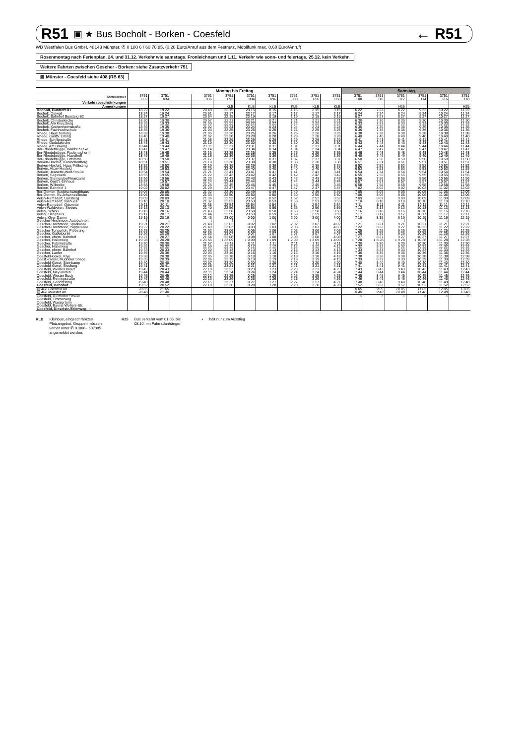R51 ▣ ★ Bus Bocholt - Borken - Coesfeld ← R51
WB Westfalen Bus GmbH, 48143 Münster, ✆ 0 180 6 / 60 70 85, (0,20 Euro/Anruf aus dem Festnetz, Mobilfunk max. 0,60 Euro/Anruf)
Rosenmontag nach Ferienplan. 24. und 31.12. Verkehr wie samstags. Fronleichnam und 1.11. Verkehr wie sonn- und feiertags, 25.12. kein Verkehr.
Weitere Fahrten zwischen Gescher - Borken: siehe Zusatzverkehr 751
▤ Münster - Coesfeld siehe 408 (RB 63)
| | Montag bis Freitag | | | | | | | | | | Samstag | | | | | |
| Fahrtnummer | 3751 032 | 3751 034 | | 3751 036 | 3751 092 | 3751 094 | 3751 096 | 3751 098 | 3751 056 | 3751 058 | 3751 108 | 3751 110 | 3751 112 | 3751 114 | 3751 116 | 3751 118 |
| Verkehrsbeschränkungen | | | | | | | | | | | | | | | | |
| Anmerkungen | | | | | KLB | KLB | KLB | KLB | KLB | KLB | | | H25 | | | H25 |
| Bocholt, Bustreff B1 | 18 22 | 19 22 | | 20 49 | 22 15 | 23 15 | 0 15 | 1 15 | 2 15 | 3 15 | 6 22 | 7 22 | 8 22 | 9 22 | 10 22 | 11 22 |
| Bocholt, Ostwall | 18 24 | 19 24 | | 20 51 | 22 17 | 23 17 | 0 17 | 1 17 | 2 17 | 3 17 | 6 24 | 7 24 | 8 24 | 9 24 | 10 24 | 11 24 |
| Bocholt, Bahnhof Bussteig B2 | 18 27 | 19 27 | | 20 54 | 22 19 | 23 19 | 0 19 | 1 19 | 2 19 | 3 19 | 6 27 | 7 27 | 8 27 | 9 27 | 10 27 | 11 27 |
| Bocholt, Christuskirche | 18 30 | 19 30 | | 20 57 | 22 21 | 23 21 | 0 21 | 1 21 | 2 21 | 3 21 | 6 30 | 7 30 | 8 30 | 9 30 | 10 30 | 11 30 |
| Bocholt, Am Kreuzberg | 18 33 | 19 33 | | 21 00 | 22 22 | 23 22 | 0 22 | 1 22 | 2 22 | 3 22 | 6 33 | 7 33 | 8 33 | 9 33 | 10 33 | 11 33 |
| Bocholt, Kochenheimstraße | 18 35 | 19 35 | | 21 02 | 22 24 | 23 24 | 0 24 | 1 24 | 2 24 | 3 24 | 6 35 | 7 35 | 8 35 | 9 35 | 10 35 | 11 35 |
| Bocholt, Fachhochschule | 18 36 | 19 36 | | 21 03 | 22 25 | 23 25 | 0 25 | 1 25 | 2 25 | 3 25 | 6 36 | 7 36 | 8 36 | 9 36 | 10 36 | 11 36 |
| Rhede, Haus Tenking | 18 38 | 19 38 | | 21 05 | 22 26 | 23 26 | 0 26 | 1 26 | 2 26 | 3 26 | 6 38 | 7 38 | 8 38 | 9 38 | 10 38 | 11 38 |
| Rhede, Gasth. Eming | 18 40 | 19 40 | | 21 07 | 22 28 | 23 28 | 0 28 | 1 28 | 2 28 | 3 28 | 6 40 | 7 40 | 8 40 | 9 40 | 10 40 | 11 40 |
| Rhede, Schillerstraße | 18 41 | 19 41 | | 21 08 | 22 29 | 23 29 | 0 29 | 1 29 | 2 29 | 3 29 | 6 41 | 7 41 | 8 41 | 9 41 | 10 41 | 11 41 |
| Rhede, Gudulakirche | 18 43 | 19 43 | | 21 10 | 22 30 | 23 30 | 0 30 | 1 30 | 2 30 | 3 30 | 6 43 | 7 43 | 8 43 | 9 43 | 10 43 | 11 43 |
| Rhede, Am Böwing | 18 44 | 19 44 | | 21 11 | 22 31 | 23 31 | 0 31 | 1 31 | 2 31 | 3 31 | 6 44 | 7 44 | 8 44 | 9 44 | 10 44 | 11 44 |
| Bor-Rhedebrügge, Waldschänke | 18 47 | 19 47 | | 21 14 | 22 34 | 23 34 | 0 34 | 1 34 | 2 34 | 3 34 | 6 47 | 7 47 | 8 47 | 9 47 | 10 47 | 11 47 |
| Bor-Rhedebrügge, Rademacher II | 18 48 | 19 48 | | 21 15 | 22 35 | 23 35 | 0 35 | 1 35 | 2 35 | 3 35 | 6 48 | 7 48 | 8 48 | 9 48 | 10 48 | 11 48 |
| Bor-Rhedebrügge, Haselhoff | 18 49 | 19 49 | | 21 16 | 22 36 | 23 36 | 0 36 | 1 36 | 2 36 | 3 36 | 6 49 | 7 49 | 8 49 | 9 49 | 10 49 | 11 49 |
| Bor-Rhedebrügge, Ortsmitte | 18 50 | 19 50 | | 21 17 | 22 37 | 23 37 | 0 37 | 1 37 | 2 37 | 3 37 | 6 50 | 7 50 | 8 50 | 9 50 | 10 50 | 11 50 |
| Borken-Hoxfeld, Kaninchenberg | 18 51 | 19 51 | | 21 18 | 22 38 | 23 38 | 0 38 | 1 38 | 2 38 | 3 38 | 6 51 | 7 51 | 8 51 | 9 51 | 10 51 | 11 51 |
| Borken-Hoxfeld, Haus Pröbsting | 18 52 | 19 52 | | 21 19 | 22 39 | 23 39 | 0 39 | 1 39 | 2 39 | 3 39 | 6 52 | 7 52 | 8 52 | 9 52 | 10 52 | 11 52 |
| Borken, Abzw Hoxfeld | 18 53 | 19 53 | | 21 20 | 22 40 | 23 40 | 0 40 | 1 40 | 2 40 | 3 40 | 6 53 | 7 53 | 8 53 | 9 53 | 10 53 | 11 53 |
| Borken, Jeanette-Wolf-Straße | 18 54 | 19 54 | | 21 21 | 22 41 | 23 41 | 0 41 | 1 41 | 2 41 | 3 41 | 6 54 | 7 54 | 8 54 | 9 54 | 10 54 | 11 54 |
| Borken, Sägewerk | 18 55 | 19 55 | | 21 22 | 22 42 | 23 42 | 0 42 | 1 42 | 2 42 | 3 42 | 6 55 | 7 55 | 8 55 | 9 55 | 10 55 | 11 55 |
| Borken, Steingrube/Finanzamt | 18 56 | 19 56 | | 21 23 | 22 43 | 23 43 | 0 43 | 1 43 | 2 43 | 3 43 | 6 56 | 7 56 | 8 56 | 9 56 | 10 56 | 11 56 |
| Borken, Gasth. Einhaus | 18 57 | 19 57 | | 21 24 | 22 44 | 23 44 | 0 44 | 1 44 | 2 44 | 3 44 | 6 57 | 7 57 | 8 57 | 9 57 | 10 57 | 11 57 |
| Borken, Wilbecke | 18 58 | 19 58 | | 21 25 | 22 45 | 23 45 | 0 45 | 1 45 | 2 45 | 3 45 | 6 58 | 7 58 | 8 58 | 9 58 | 10 58 | 11 58 |
| Borken, Bahnhof 1 | 19 02 | 20 02 | | 21 29 | 22 47 | 23 47 | 0 47 | 1 47 | 2 47 | 3 47 | 7 02 | 8 02 | 9 02 | 10 02 | 11 02 | 12 02 |
| Bor-Gemen, Bodelschwinghhaus | 19 05 | 20 05 | | 21 32 | 22 49 | 23 49 | 0 49 | 1 49 | 2 49 | 3 49 | 7 05 | 8 05 | 9 05 | 10 05 | 11 05 | 12 05 |
| Bor-Gemen, Ev.Johanneskirche | 19 06 | 20 06 | | 21 33 | 22 50 | 23 50 | 0 50 | 1 50 | 2 50 | 3 50 | 7 06 | 8 06 | 9 06 | 10 06 | 11 06 | 12 06 |
| Velen-Ramsdorf, Lünsberg | 19 09 | 20 09 | | 21 36 | 22 52 | 23 52 | 0 52 | 1 52 | 2 52 | 3 52 | 7 09 | 8 09 | 9 09 | 10 09 | 11 09 | 12 09 |
| Velen-Ramsdorf, Niehues | 19 10 | 20 10 | | 21 37 | 22 53 | 23 53 | 0 53 | 1 53 | 2 53 | 3 53 | 7 10 | 8 10 | 9 10 | 10 10 | 11 10 | 12 10 |
| Velen-Ramsdorf, Ortsmitte | 19 11 | 20 11 | | 21 38 | 22 54 | 23 54 | 0 54 | 1 54 | 2 54 | 3 54 | 7 11 | 8 11 | 9 11 | 10 11 | 11 11 | 12 11 |
| Velen-Waldvelen, Sievers | 19 13 | 20 13 | | 21 40 | 22 56 | 23 56 | 0 56 | 1 56 | 2 56 | 3 56 | 7 13 | 8 13 | 9 13 | 10 13 | 11 13 | 12 13 |
| Velen, Schloß | 19 16 | 20 16 | | 21 43 | 22 58 | 23 58 | 0 58 | 1 58 | 2 58 | 3 58 | 7 16 | 8 16 | 9 16 | 10 16 | 11 16 | 12 16 |
| Velen, Ellinghaus | 19 17 | 20 17 | | 21 44 | 22 59 | 23 59 | 0 59 | 1 59 | 2 59 | 3 59 | 7 17 | 8 17 | 9 17 | 10 17 | 11 17 | 12 17 |
| Velen, Klyer Damm | 19 19 | 20 19 | | 21 46 | 23 00 | 0 00 | 1 00 | 2 00 | 3 00 | 4 00 | 7 19 | 8 19 | 9 19 | 10 19 | 11 19 | 12 19 |
| Gescher-Hochmoor, Autobahnbr. | ⌇ | ⌇ | | ⌇ | ⌇ | ⌇ | ⌇ | ⌇ | ⌇ | ⌇ | ⌇ | ⌇ | ⌇ | ⌇ | ⌇ | ⌇ |
| Gescher-Hochmoor, Sparkasse | 19 21 | 20 21 | | 21 48 | 23 02 | 0 02 | 1 02 | 2 02 | 3 02 | 4 02 | 7 21 | 8 21 | 9 21 | 10 21 | 11 21 | 12 21 |
| Gescher-Hochmoor, Pappelallee | 19 22 | 20 22 | | 21 49 | 23 03 | 0 03 | 1 03 | 2 03 | 3 03 | 4 03 | 7 22 | 8 22 | 9 22 | 10 22 | 11 22 | 12 22 |
| Gescher-Tungerloh, Pröbsting | 19 25 | 20 25 | | 21 52 | 23 06 | 0 06 | 1 06 | 2 06 | 3 06 | 4 06 | 7 25 | 8 25 | 9 25 | 10 25 | 11 25 | 12 25 |
| Gescher, Gabelpunkt | 19 26 | 20 26 | | 21 53 | 23 07 | 0 07 | 1 07 | 2 07 | 3 07 | 4 07 | 7 26 | 8 26 | 9 26 | 10 26 | 11 26 | 12 26 |
| Gescher, ehem. Bahnhof | 19 27 | 20 27 | | 21 54 | 23 08 | 0 08 | 1 08 | 2 08 | 3 08 | 4 08 | 7 27 | 8 27 | 9 27 | 10 27 | 11 27 | 12 27 |
| Gescher, Hallerweg | ◖ 19 28 | ◖ 20 28 | | ◖ 21 55 | ◖ 23 09 | ◖ 0 09 | ◖ 1 09 | ◖ 2 09 | ◖ 3 09 | ◖ 4 09 | ◖ 7 28 | ◖ 8 28 | ◖ 9 28 | ◖ 10 28 | ◖ 11 28 | ◖ 12 28 |
| Gescher, Fabrikstraße | 19 30 | 20 30 | | 21 57 | 23 11 | 0 11 | 1 11 | 2 11 | 3 11 | 4 11 | 7 30 | 8 30 | 9 30 | 10 30 | 11 30 | 12 30 |
| Gescher, Hallerweg | 19 32 | 20 32 | | 21 59 | 23 12 | 0 12 | 1 12 | 2 12 | 3 12 | 4 12 | 7 32 | 8 32 | 9 32 | 10 32 | 11 32 | 12 32 |
| Gescher, ehem. Bahnhof | 19 33 | 20 33 | | 22 00 | 23 13 | 0 13 | 1 13 | 2 13 | 3 13 | 4 13 | 7 33 | 8 33 | 9 33 | 10 33 | 11 33 | 12 33 |
| Gescher, Lanfer | 19 36 | 20 36 | | 22 03 | 23 16 | 0 16 | 1 16 | 2 16 | 3 16 | 4 16 | 7 36 | 8 36 | 9 36 | 10 36 | 11 36 | 12 36 |
| Coesfeld-Goxel, Klye | 19 38 | 20 38 | | 22 05 | 23 18 | 0 18 | 1 18 | 2 18 | 3 18 | 4 18 | 7 38 | 8 38 | 9 38 | 10 38 | 11 38 | 12 38 |
| Coesf.-Goxel, Muddeler Stiege | 19 39 | 20 39 | | 22 06 | 23 19 | 0 19 | 1 19 | 2 19 | 3 19 | 4 19 | 7 39 | 8 39 | 9 39 | 10 39 | 11 39 | 12 39 |
| Coesfeld-Goxel, Steinkamp | 19 40 | 20 40 | | 22 07 | 23 20 | 0 20 | 1 20 | 2 20 | 3 20 | 4 20 | 7 40 | 8 40 | 9 40 | 10 40 | 11 40 | 12 40 |
| Coesfeld-Goxel, Siedlung | 19 41 | 20 41 | | 22 08 | 23 21 | 0 21 | 1 21 | 2 21 | 3 21 | 4 21 | 7 41 | 8 41 | 9 41 | 10 41 | 11 41 | 12 41 |
| Coesfeld, Weißes Kreuz | 19 43 | 20 43 | | 22 10 | 23 23 | 0 23 | 1 23 | 2 23 | 3 23 | 4 23 | 7 43 | 8 43 | 9 43 | 10 43 | 11 43 | 12 43 |
| Coesfeld, Mey-Bülten | 19 44 | 20 44 | | 22 11 | 23 24 | 0 24 | 1 24 | 2 24 | 3 24 | 4 24 | 7 44 | 8 44 | 9 44 | 10 44 | 11 44 | 12 44 |
| Coesfeld, Wester Esch | 19 45 | 20 45 | | 22 12 | 23 25 | 0 25 | 1 25 | 2 25 | 3 25 | 4 25 | 7 45 | 8 45 | 9 45 | 10 45 | 11 45 | 12 45 |
| Coesfeld, Reiningstraße | 19 46 | 20 46 | | 22 13 | 23 26 | 0 26 | 1 26 | 2 26 | 3 26 | 4 26 | 7 46 | 8 46 | 9 46 | 10 46 | 11 46 | 12 46 |
| Coesfeld, Gerichtsring | 19 48 | 20 48 | | 22 15 | 23 27 | 0 27 | 1 27 | 2 27 | 3 27 | 4 27 | 7 48 | 8 48 | 9 48 | 10 48 | 11 48 | 12 48 |
| Coesfeld, Bahnhof | 19 52 | 20 52 | | 22 19 | 23 28 | 0 28 | 1 28 | 2 28 | 3 28 | 4 28 | 7 52 | 8 52 | 9 52 | 10 52 | 11 52 | 12 52 |
| ▤ 408 Coesfeld ab | 20 05 | 21 05 | | | | | | | | | 8 05 | 9 05 | 10 05 | 11 05 | 12 05 | 13 05 |
| ▤ 408 Münster an | 20 48 | 21 48 | | | | | | | | | 8 48 | 9 48 | 10 48 | 11 48 | 12 48 | 13 48 |
| Coesfeld, Dülmener Straße | ○ | ○ | | | | | | | | | ○ | ○ | ○ | ○ | ○ | ○ |
| Coesfeld, Timmerweg | | | | | | | | | | | | | | | | |
| Coesfeld, Wasserturm | | | | | | | | | | | | | | | | |
| Coesfeld, Baurat-Wolters-Str. | | | | | | | | | | | | | | | | |
| Coesfeld, Dieselstr./Erlenweg ○ | | | | | | | | | | | | | | | | |
KLB Kleinbus, eingeschränktes
Platzangebot. Gruppen müssen
vorher unter ✆ 01806 - 607085
angemeldet werden.
H25 Bus verkehrt vom 01.05. bis
03.10. mit Fahrradanhänger.
◖ hält nur zum Ausstieg